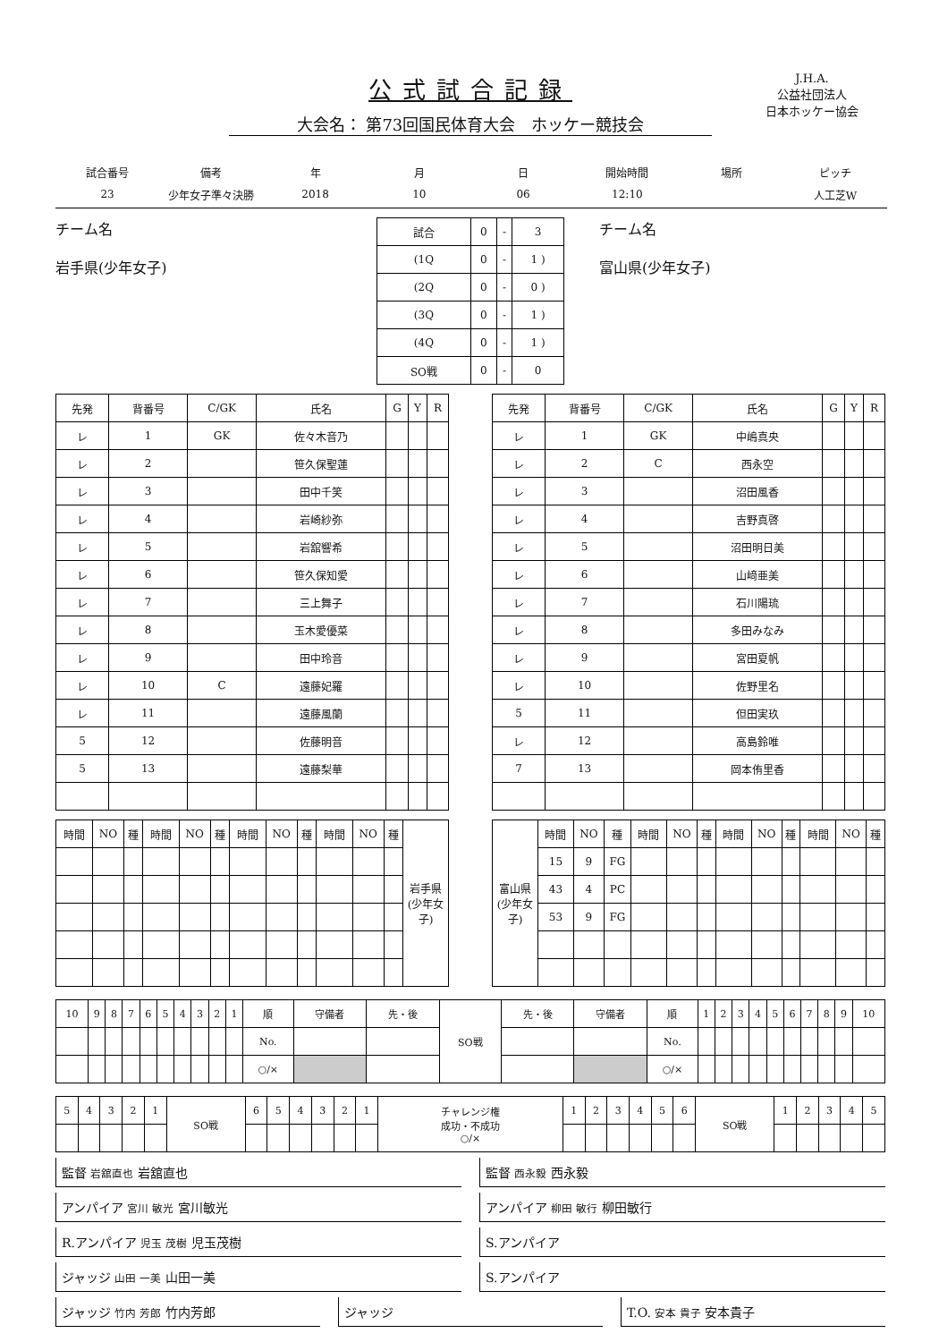J.H.A.
公益社団法人
日本ホッケー協会
公式試合記録
大会名： 第73回国民体育大会　ホッケー競技会
| 試合番号 | 備考 | 年 | 月 | 日 | 開始時間 | 場所 | ピッチ |
| --- | --- | --- | --- | --- | --- | --- | --- |
| 23 | 少年女子準々決勝 | 2018 | 10 | 06 | 12:10 | | 人工芝W |
チーム名
岩手県(少年女子)
| 試合 | 0 | - | 3 |
| (1Q | 0 | - | 1 ) |
| (2Q | 0 | - | 0 ) |
| (3Q | 0 | - | 1 ) |
| (4Q | 0 | - | 1 ) |
| SO戦 | 0 | - | 0 |
チーム名
富山県(少年女子)
| 先発 | 背番号 | C/GK | 氏名 | G | Y | R |
| --- | --- | --- | --- | --- | --- | --- |
| レ | 1 | GK | 佐々木音乃 | | | |
| レ | 2 | | 笹久保聖蓮 | | | |
| レ | 3 | | 田中千笑 | | | |
| レ | 4 | | 岩崎紗弥 | | | |
| レ | 5 | | 岩舘響希 | | | |
| レ | 6 | | 笹久保知愛 | | | |
| レ | 7 | | 三上舞子 | | | |
| レ | 8 | | 玉木愛優菜 | | | |
| レ | 9 | | 田中玲音 | | | |
| レ | 10 | C | 遠藤妃羅 | | | |
| レ | 11 | | 遠藤風蘭 | | | |
| 5 | 12 | | 佐藤明音 | | | |
| 5 | 13 | | 遠藤梨華 | | | |
| 先発 | 背番号 | C/GK | 氏名 | G | Y | R |
| --- | --- | --- | --- | --- | --- | --- |
| レ | 1 | GK | 中嶋真央 | | | |
| レ | 2 | C | 西永空 | | | |
| レ | 3 | | 沼田風香 | | | |
| レ | 4 | | 吉野真啓 | | | |
| レ | 5 | | 沼田明日美 | | | |
| レ | 6 | | 山﨑亜美 | | | |
| レ | 7 | | 石川陽琉 | | | |
| レ | 8 | | 多田みなみ | | | |
| レ | 9 | | 宮田夏帆 | | | |
| レ | 10 | | 佐野里名 | | | |
| 5 | 11 | | 但田実玖 | | | |
| レ | 12 | | 高島鈴唯 | | | |
| 7 | 13 | | 岡本侑里香 | | | |
| 時間 | NO | 種 | 時間 | NO | 種 | 時間 | NO | 種 | 時間 | NO | 種 | 岩手県(少年女子) |
| 富山県(少年女子) | 時間 | NO | 種 | 時間 | NO | 種 | 時間 | NO | 種 | 時間 | NO | 種 |
| | 15 | 9 | FG | | | | | | | | | |
| | 43 | 4 | PC | | | | | | | | | |
| | 53 | 9 | FG | | | | | | | | | |
| 10 | 9 | 8 | 7 | 6 | 5 | 4 | 3 | 2 | 1 | 順 | 守備者 | 先・後 | SO戦 | 先・後 | 守備者 | 順 | 1 | 2 | 3 | 4 | 5 | 6 | 7 | 8 | 9 | 10 |
| | | | | | | | | | | No. | | | | | | No. | | | | | | | | | | |
| | | | | | | | | | | ○/× | | | | | | ○/× | | | | | | | | | | |
| 5 | 4 | 3 | 2 | 1 | SO戦 | 6 | 5 | 4 | 3 | 2 | 1 | チャレンジ権 成功・不成功 ○/× | 1 | 2 | 3 | 4 | 5 | 6 | SO戦 | 1 | 2 | 3 | 4 | 5 |
監督 岩舘直也 岩舘直也 監督 西永毅 西永毅
アンパイア 宮川 敏光 宮川敏光 アンパイア 柳田 敏行 柳田敏行
R.アンパイア 児玉 茂樹 児玉茂樹 S.アンパイア
ジャッジ 山田 一美 山田一美 S.アンパイア
ジャッジ 竹内 芳郎 竹内芳郎 ジャッジ T.O. 安本 貴子 安本貴子